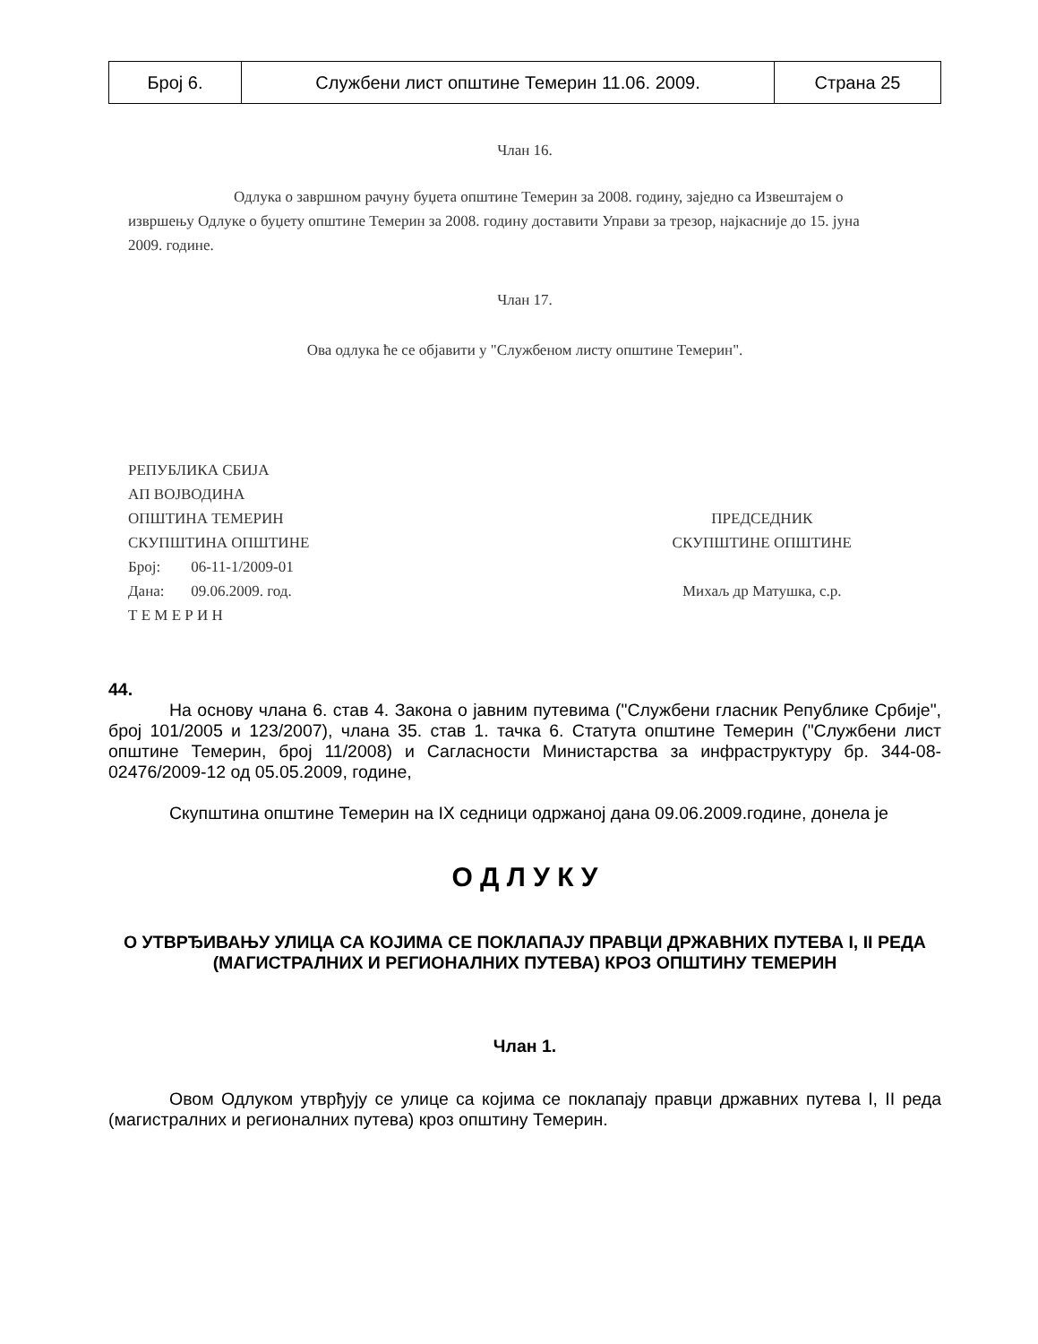| Број 6. | Службени лист општине Темерин 11.06. 2009. | Страна 25 |
Члан 16.
Одлука о завршном рачуну буџета општине Темерин за 2008. годину, заједно са Извештајем о извршењу Одлуке о буџету општине Темерин за 2008. годину доставити Управи за трезор, најкасније до 15. јуна 2009. године.
Члан 17.
Ова одлука ће се објавити у "Службеном листу општине Темерин".
РЕПУБЛИКА СБИЈА
АП ВОЈВОДИНА
ОПШТИНА ТЕМЕРИН
СКУПШТИНА ОПШТИНЕ
Број: 06-11-1/2009-01
Дана: 09.06.2009. год.
Т Е М Е Р И Н
ПРЕДСЕДНИК
СКУПШТИНЕ ОПШТИНЕ
Михаљ др Матушка, с.р.
44.
На основу члана 6. став 4. Закона о јавним путевима ("Службени гласник Републике Србије", број 101/2005 и 123/2007), члана 35. став 1. тачка 6. Статута општине Темерин ("Службени лист општине Темерин, број 11/2008) и Сагласности Министарства за инфраструктуру бр. 344-08-02476/2009-12 од 05.05.2009, године,
Скупштина општине Темерин на IX седници одржаној дана 09.06.2009.године, донела је
О Д Л У К У
О УТВРЂИВАЊУ УЛИЦА СА КОЈИМА СЕ ПОКЛАПАЈУ ПРАВЦИ ДРЖАВНИХ ПУТЕВА I, II РЕДА (МАГИСТРАЛНИХ И РЕГИОНАЛНИХ ПУТЕВА) КРОЗ ОПШТИНУ ТЕМЕРИН
Члан 1.
Овом Одлуком утврђују се улице са којима се поклапају правци државних путева I, II реда (магистралних и регионалних путева) кроз општину Темерин.